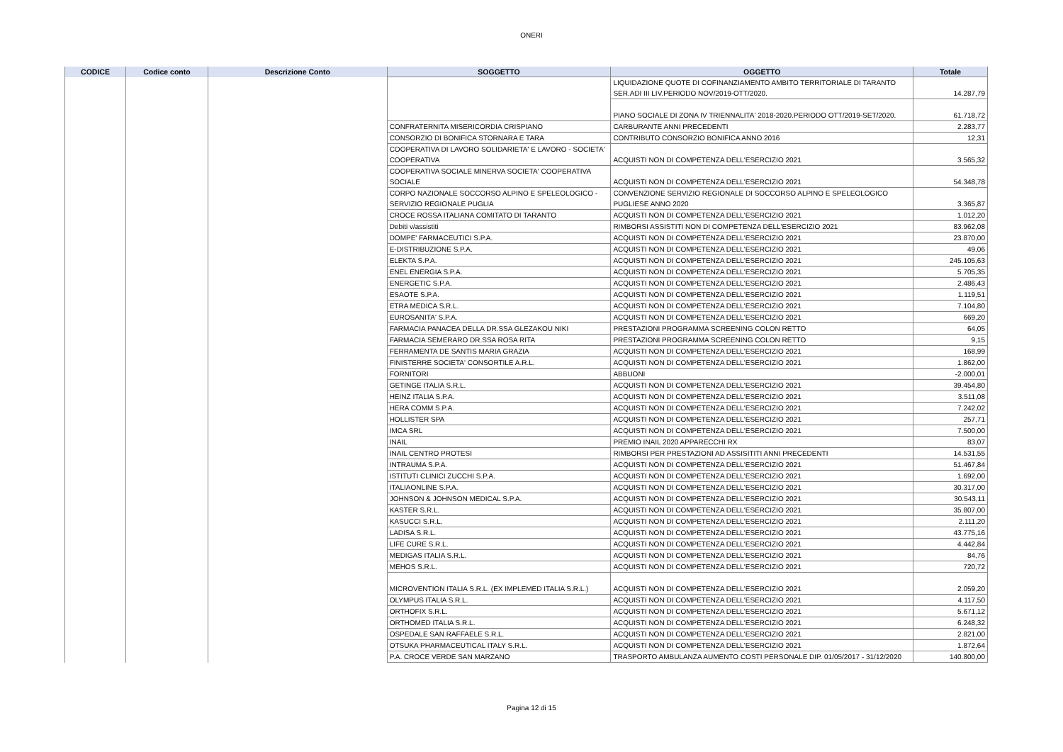ONERI
| CODICE | Codice conto | Descrizione Conto | SOGGETTO | OGGETTO | Totale |
| --- | --- | --- | --- | --- | --- |
| | | | | LIQUIDAZIONE QUOTE DI COFINANZIAMENTO AMBITO TERRITORIALE DI TARANTO SER.ADI III LIV.PERIODO NOV/2019-OTT/2020. | 14.287,79 |
| | | | | PIANO SOCIALE DI ZONA IV TRIENNALITA' 2018-2020.PERIODO OTT/2019-SET/2020. | 61.718,72 |
| | | | CONFRATERNITA MISERICORDIA CRISPIANO | CARBURANTE ANNI PRECEDENTI | 2.283,77 |
| | | | CONSORZIO DI BONIFICA STORNARA E TARA | CONTRIBUTO CONSORZIO BONIFICA ANNO 2016 | 12,31 |
| | | | COOPERATIVA DI LAVORO SOLIDARIETA' E LAVORO - SOCIETA' COOPERATIVA | ACQUISTI NON DI COMPETENZA DELL'ESERCIZIO 2021 | 3.565,32 |
| | | | COOPERATIVA SOCIALE MINERVA SOCIETA' COOPERATIVA SOCIALE | ACQUISTI NON DI COMPETENZA DELL'ESERCIZIO 2021 | 54.348,78 |
| | | | CORPO NAZIONALE SOCCORSO ALPINO E SPELEOLOGICO - SERVIZIO REGIONALE PUGLIA | CONVENZIONE SERVIZIO REGIONALE DI SOCCORSO ALPINO E SPELEOLOGICO PUGLIESE ANNO 2020 | 3.365,87 |
| | | | CROCE ROSSA ITALIANA COMITATO DI TARANTO | ACQUISTI NON DI COMPETENZA DELL'ESERCIZIO 2021 | 1.012,20 |
| | | | Debiti v/assistiti | RIMBORSI ASSISTITI NON DI COMPETENZA DELL'ESERCIZIO 2021 | 83.962,08 |
| | | | DOMPE' FARMACEUTICI S.P.A. | ACQUISTI NON DI COMPETENZA DELL'ESERCIZIO 2021 | 23.870,00 |
| | | | E-DISTRIBUZIONE S.P.A. | ACQUISTI NON DI COMPETENZA DELL'ESERCIZIO 2021 | 49,06 |
| | | | ELEKTA S.P.A. | ACQUISTI NON DI COMPETENZA DELL'ESERCIZIO 2021 | 245.105,63 |
| | | | ENEL ENERGIA S.P.A. | ACQUISTI NON DI COMPETENZA DELL'ESERCIZIO 2021 | 5.705,35 |
| | | | ENERGETIC S.P.A. | ACQUISTI NON DI COMPETENZA DELL'ESERCIZIO 2021 | 2.486,43 |
| | | | ESAOTE S.P.A. | ACQUISTI NON DI COMPETENZA DELL'ESERCIZIO 2021 | 1.119,51 |
| | | | ETRA MEDICA S.R.L. | ACQUISTI NON DI COMPETENZA DELL'ESERCIZIO 2021 | 7.104,80 |
| | | | EUROSANITA' S.P.A. | ACQUISTI NON DI COMPETENZA DELL'ESERCIZIO 2021 | 669,20 |
| | | | FARMACIA PANACEA DELLA DR.SSA GLEZAKOU NIKI | PRESTAZIONI PROGRAMMA SCREENING COLON RETTO | 64,05 |
| | | | FARMACIA SEMERARO DR.SSA ROSA RITA | PRESTAZIONI PROGRAMMA SCREENING COLON RETTO | 9,15 |
| | | | FERRAMENTA DE SANTIS MARIA GRAZIA | ACQUISTI NON DI COMPETENZA DELL'ESERCIZIO 2021 | 168,99 |
| | | | FINISTERRE SOCIETA' CONSORTILE A.R.L. | ACQUISTI NON DI COMPETENZA DELL'ESERCIZIO 2021 | 1.862,00 |
| | | | FORNITORI | ABBUONI | -2.000,01 |
| | | | GETINGE ITALIA S.R.L. | ACQUISTI NON DI COMPETENZA DELL'ESERCIZIO 2021 | 39.454,80 |
| | | | HEINZ ITALIA S.P.A. | ACQUISTI NON DI COMPETENZA DELL'ESERCIZIO 2021 | 3.511,08 |
| | | | HERA COMM S.P.A. | ACQUISTI NON DI COMPETENZA DELL'ESERCIZIO 2021 | 7.242,02 |
| | | | HOLLISTER SPA | ACQUISTI NON DI COMPETENZA DELL'ESERCIZIO 2021 | 257,71 |
| | | | IMCA SRL | ACQUISTI NON DI COMPETENZA DELL'ESERCIZIO 2021 | 7.500,00 |
| | | | INAIL | PREMIO INAIL 2020 APPARECCHI RX | 83,07 |
| | | | INAIL CENTRO PROTESI | RIMBORSI PER PRESTAZIONI AD ASSISITITI ANNI PRECEDENTI | 14.531,55 |
| | | | INTRAUMA S.P.A. | ACQUISTI NON DI COMPETENZA DELL'ESERCIZIO 2021 | 51.467,84 |
| | | | ISTITUTI CLINICI ZUCCHI S.P.A. | ACQUISTI NON DI COMPETENZA DELL'ESERCIZIO 2021 | 1.692,00 |
| | | | ITALIAONLINE S.P.A. | ACQUISTI NON DI COMPETENZA DELL'ESERCIZIO 2021 | 30.317,00 |
| | | | JOHNSON & JOHNSON MEDICAL S.P.A. | ACQUISTI NON DI COMPETENZA DELL'ESERCIZIO 2021 | 30.543,11 |
| | | | KASTER S.R.L. | ACQUISTI NON DI COMPETENZA DELL'ESERCIZIO 2021 | 35.807,00 |
| | | | KASUCCI S.R.L. | ACQUISTI NON DI COMPETENZA DELL'ESERCIZIO 2021 | 2.111,20 |
| | | | LADISA S.R.L. | ACQUISTI NON DI COMPETENZA DELL'ESERCIZIO 2021 | 43.775,16 |
| | | | LIFE CURE S.R.L. | ACQUISTI NON DI COMPETENZA DELL'ESERCIZIO 2021 | 4.442,84 |
| | | | MEDIGAS ITALIA S.R.L. | ACQUISTI NON DI COMPETENZA DELL'ESERCIZIO 2021 | 84,76 |
| | | | MEHOS S.R.L. | ACQUISTI NON DI COMPETENZA DELL'ESERCIZIO 2021 | 720,72 |
| | | | MICROVENTION ITALIA S.R.L. (EX IMPLEMED ITALIA S.R.L.) | ACQUISTI NON DI COMPETENZA DELL'ESERCIZIO 2021 | 2.059,20 |
| | | | OLYMPUS ITALIA S.R.L. | ACQUISTI NON DI COMPETENZA DELL'ESERCIZIO 2021 | 4.117,50 |
| | | | ORTHOFIX S.R.L. | ACQUISTI NON DI COMPETENZA DELL'ESERCIZIO 2021 | 5.671,12 |
| | | | ORTHOMED ITALIA S.R.L. | ACQUISTI NON DI COMPETENZA DELL'ESERCIZIO 2021 | 6.248,32 |
| | | | OSPEDALE SAN RAFFAELE S.R.L. | ACQUISTI NON DI COMPETENZA DELL'ESERCIZIO 2021 | 2.821,00 |
| | | | OTSUKA PHARMACEUTICAL ITALY S.R.L. | ACQUISTI NON DI COMPETENZA DELL'ESERCIZIO 2021 | 1.872,64 |
| | | | P.A. CROCE VERDE SAN MARZANO | TRASPORTO AMBULANZA AUMENTO COSTI PERSONALE DIP. 01/05/2017 - 31/12/2020 | 140.800,00 |
Pagina 12 di 15